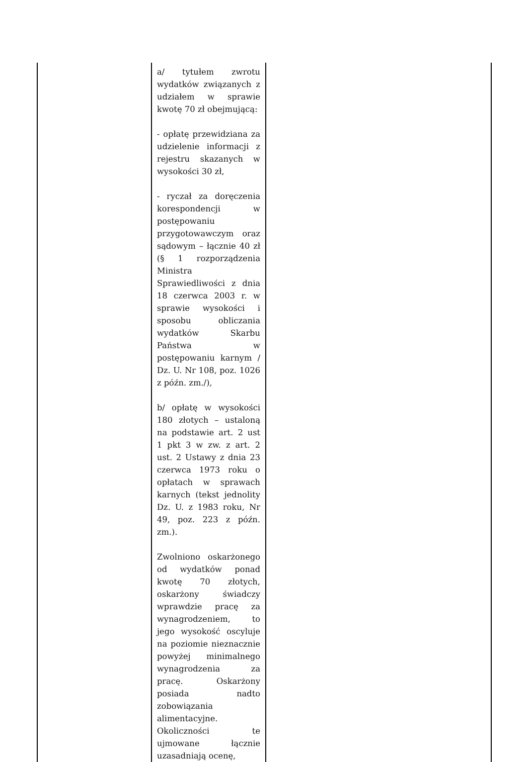| | a/ tytułem zwrotu wydatków związanych z udziałem w sprawie kwotę 70 zł obejmującą: - opłatę przewidziana za udzielenie informacji z rejestru skazanych w wysokości 30 zł, - ryczał za doręczenia korespondencji w postępowaniu przygotowawczym oraz sądowym – łącznie 40 zł (§ 1 rozporządzenia Ministra Sprawiedliwości z dnia 18 czerwca 2003 r. w sprawie wysokości i sposobu obliczania wydatków Skarbu Państwa w postępowaniu karnym / Dz. U. Nr 108, poz. 1026 z późn. zm./), b/ opłatę w wysokości 180 złotych – ustaloną na podstawie art. 2 ust 1 pkt 3 w zw. z art. 2 ust. 2 Ustawy z dnia 23 czerwca 1973 roku o opłatach w sprawach karnych (tekst jednolity Dz. U. z 1983 roku, Nr 49, poz. 223 z późn. zm.). Zwolniono oskarżonego od wydatków ponad kwotę 70 złotych, oskarżony świadczy wprawdzie pracę za wynagrodzeniem, to jego wysokość oscyluje na poziomie nieznacznie powyżej minimalnego wynagrodzenia za pracę. Oskarżony posiada nadto zobowiązania alimentacyjne. Okoliczności te ujmowane łącznie uzasadniają ocenę, | |